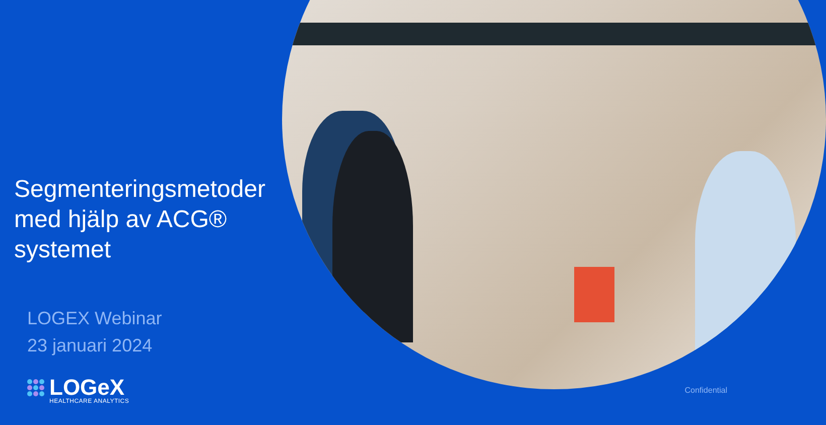Segmenteringsmetoder med hjälp av ACG® systemet
LOGEX Webinar
23 januari 2024
LOGeX
HEALTHCARE ANALYTICS
Confidential